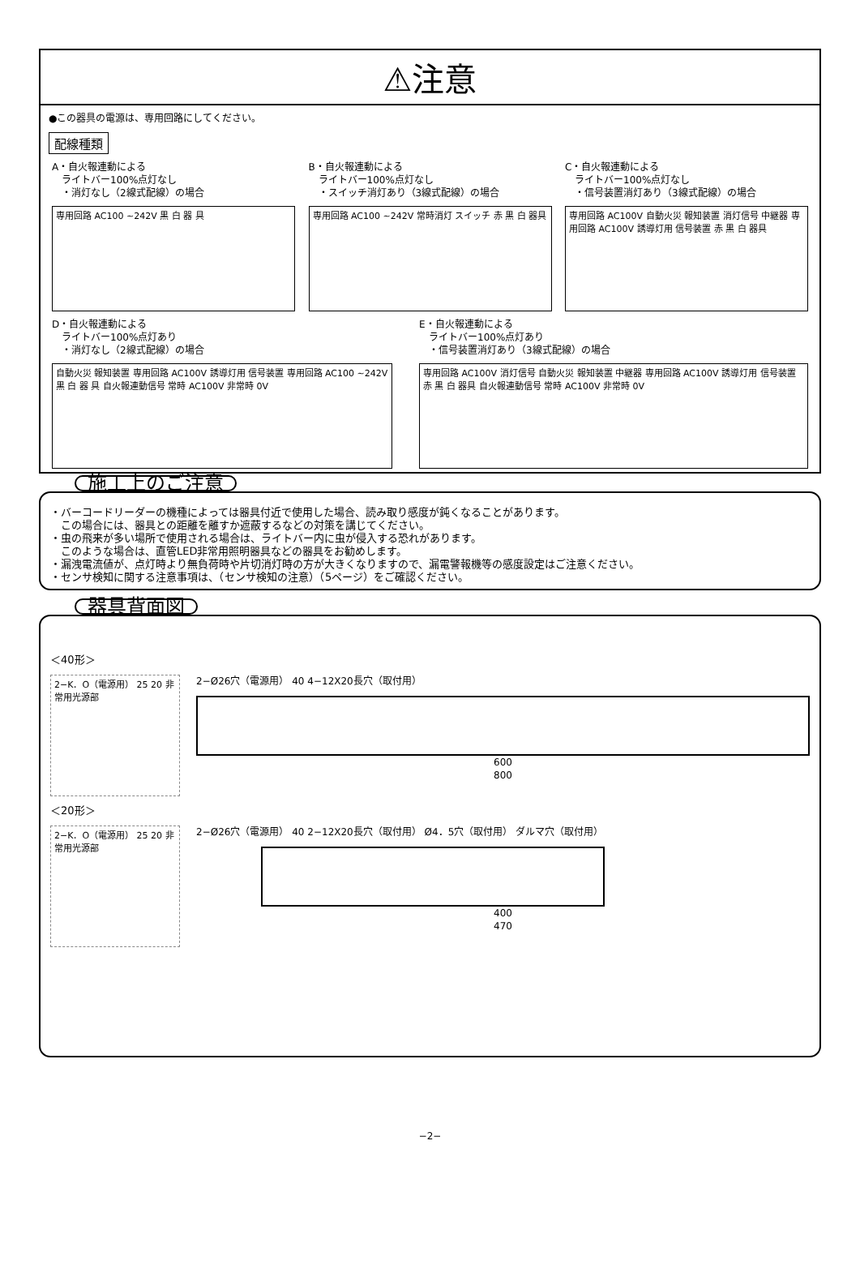⚠注意
●この器具の電源は、専用回路にしてください。
配線種類
A・自火報連動による
　ライトバー100%点灯なし
　・消灯なし（2線式配線）の場合
専用回路 AC100 ~242V 黒 白 器 具
B・自火報連動による
　ライトバー100%点灯なし
　・スイッチ消灯あり（3線式配線）の場合
専用回路 AC100 ~242V 常時消灯 スイッチ 赤 黒 白 器具
C・自火報連動による
　ライトバー100%点灯なし
　・信号装置消灯あり（3線式配線）の場合
専用回路 AC100V 自動火災 報知装置 消灯信号 中継器 専用回路 AC100V 誘導灯用 信号装置 赤 黒 白 器具
D・自火報連動による
　ライトバー100%点灯あり
　・消灯なし（2線式配線）の場合
自動火災 報知装置 専用回路 AC100V 誘導灯用 信号装置 専用回路 AC100 ~242V 黒 白 器 具 自火報連動信号 常時 AC100V 非常時 0V
E・自火報連動による
　ライトバー100%点灯あり
　・信号装置消灯あり（3線式配線）の場合
専用回路 AC100V 消灯信号 自動火災 報知装置 中継器 専用回路 AC100V 誘導灯用 信号装置 赤 黒 白 器具 自火報連動信号 常時 AC100V 非常時 0V
施工上のご注意
・バーコードリーダーの機種によっては器具付近で使用した場合、読み取り感度が鈍くなることがあります。
　この場合には、器具との距離を離すか遮蔽するなどの対策を講じてください。
・虫の飛来が多い場所で使用される場合は、ライトバー内に虫が侵入する恐れがあります。
　このような場合は、直管LED非常用照明器具などの器具をお勧めします。
・漏洩電流値が、点灯時より無負荷時や片切消灯時の方が大きくなりますので、漏電警報機等の感度設定はご注意ください。
・センサ検知に関する注意事項は、（センサ検知の注意）（5ページ）をご確認ください。
器具背面図
＜40形＞
2−K．O（電源用） 25 20 非常用光源部
2−Ø26穴（電源用） 40 4−12X20長穴（取付用）
600
800
＜20形＞
2−K．O（電源用） 25 20 非常用光源部
2−Ø26穴（電源用） 40 2−12X20長穴（取付用） Ø4．5穴（取付用） ダルマ穴（取付用）
400
470
−2−